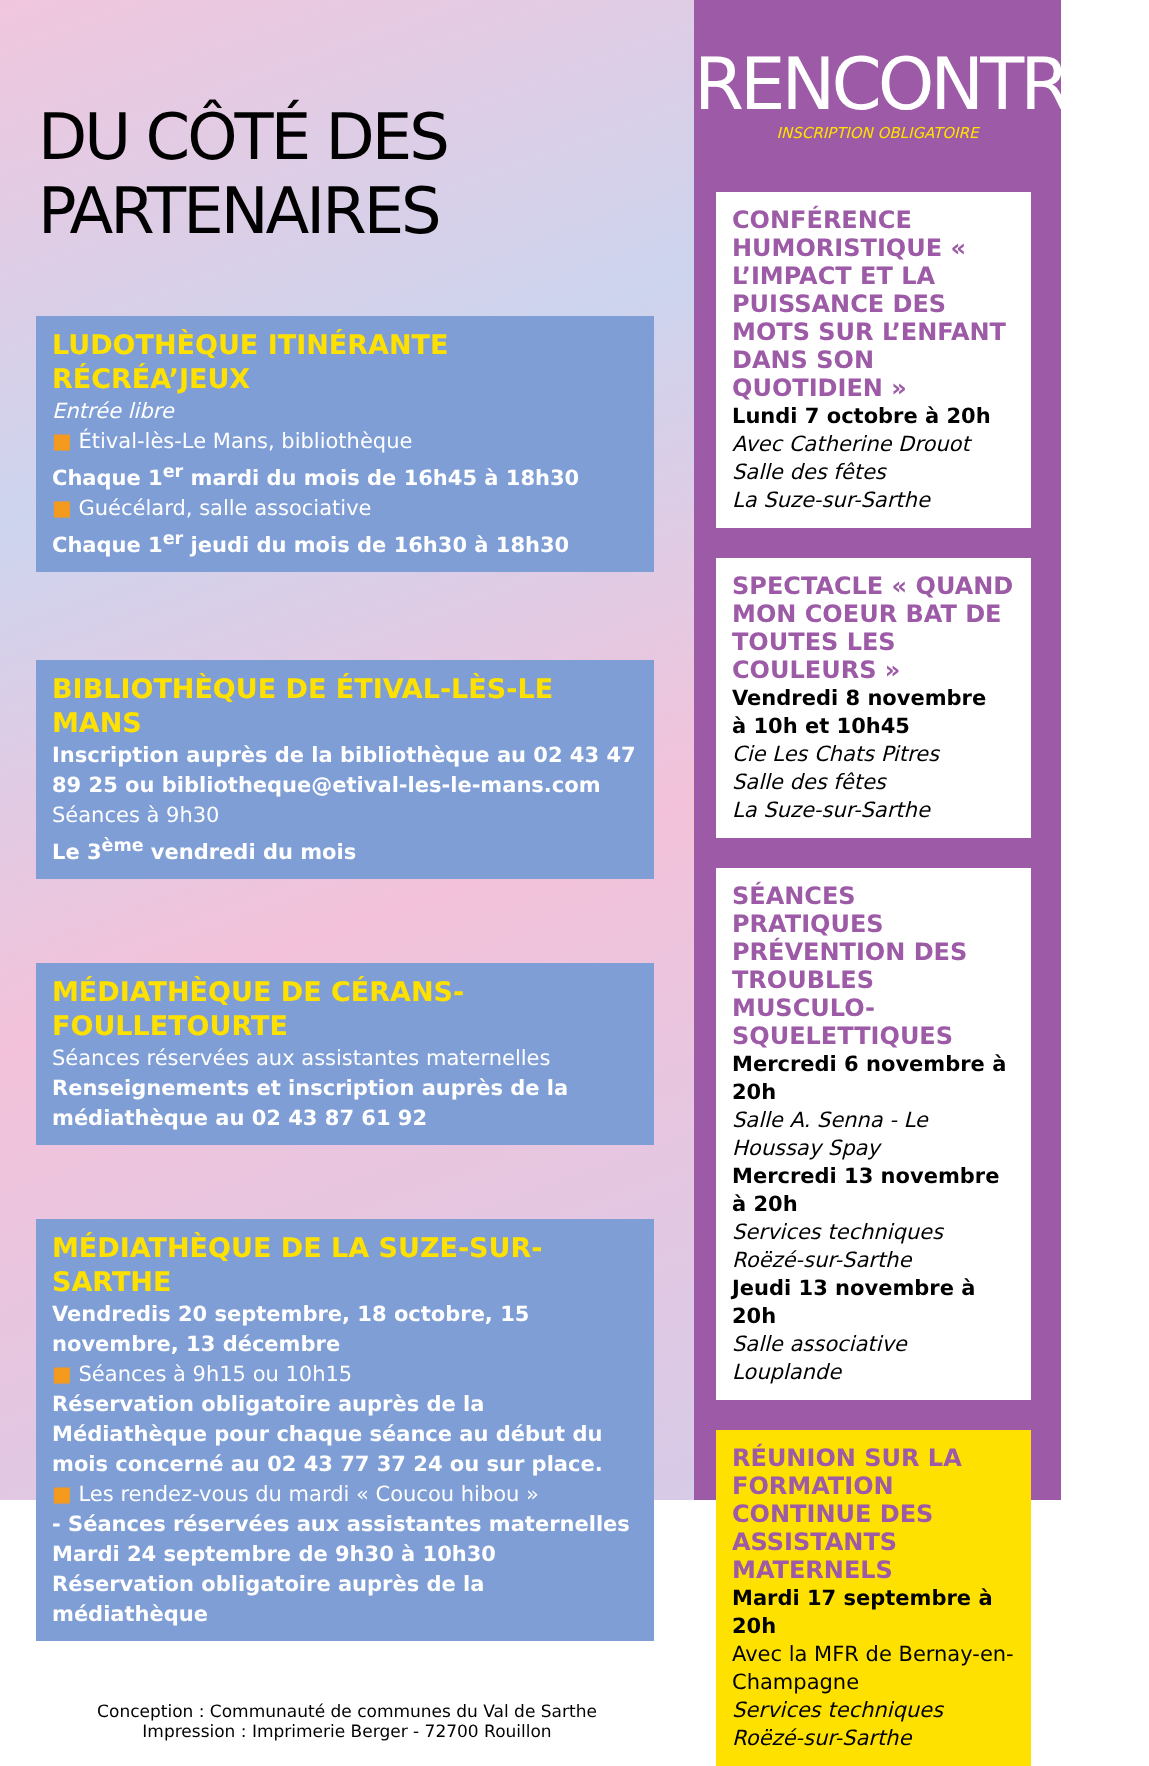DU CÔTÉ DES PARTENAIRES
LUDOTHÈQUE ITINÉRANTE RÉCRÉA’JEUX
Entrée libre
■ Étival-lès-Le Mans, bibliothèque
Chaque 1<sup>er</sup> mardi du mois de 16h45 à 18h30
■ Guécélard, salle associative
Chaque 1<sup>er</sup> jeudi du mois de 16h30 à 18h30
BIBLIOTHÈQUE DE ÉTIVAL-LÈS-LE MANS
Inscription auprès de la bibliothèque au 02 43 47 89 25 ou bibliotheque@etival-les-le-mans.com
Séances à 9h30
Le 3<sup>ème</sup> vendredi du mois
MÉDIATHÈQUE DE CÉRANS-FOULLETOURTE
Séances réservées aux assistantes maternelles
Renseignements et inscription auprès de la médiathèque au 02 43 87 61 92
MÉDIATHÈQUE DE LA SUZE-SUR-SARTHE
Vendredis 20 septembre, 18 octobre, 15 novembre, 13 décembre
■ Séances à 9h15 ou 10h15
Réservation obligatoire auprès de la Médiathèque pour chaque séance au début du mois concerné au 02 43 77 37 24 ou sur place.
■ Les rendez-vous du mardi « Coucou hibou »
- Séances réservées aux assistantes maternelles
Mardi 24 septembre de 9h30 à 10h30
Réservation obligatoire auprès de la médiathèque
Conception : Communauté de communes du Val de Sarthe
Impression : Imprimerie Berger - 72700 Rouillon
RENCONTRES
INSCRIPTION OBLIGATOIRE
CONFÉRENCE HUMORISTIQUE « L’IMPACT ET LA PUISSANCE DES MOTS SUR L’ENFANT DANS SON QUOTIDIEN »
Lundi 7 octobre à 20h
Avec Catherine Drouot
Salle des fêtes
La Suze-sur-Sarthe
SPECTACLE « QUAND MON COEUR BAT DE TOUTES LES COULEURS »
Vendredi 8 novembre
à 10h et 10h45
Cie Les Chats Pitres
Salle des fêtes
La Suze-sur-Sarthe
SÉANCES PRATIQUES PRÉVENTION DES TROUBLES MUSCULO-SQUELETTIQUES
Mercredi 6 novembre à 20h
Salle A. Senna - Le Houssay Spay
Mercredi 13 novembre à 20h
Services techniques
Roëzé-sur-Sarthe
Jeudi 13 novembre à 20h
Salle associative
Louplande
RÉUNION SUR LA FORMATION CONTINUE DES ASSISTANTS MATERNELS
Mardi 17 septembre à 20h
Avec la MFR de Bernay-en-Champagne
Services techniques
Roëzé-sur-Sarthe